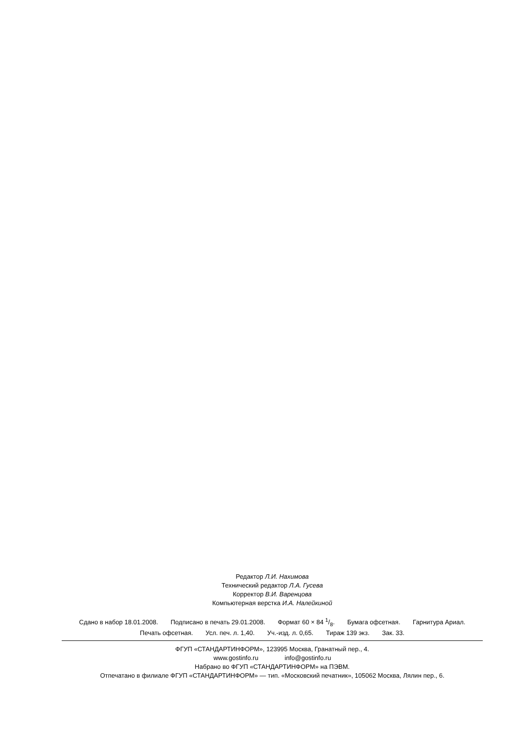Редактор Л.И. Нахимова
Технический редактор Л.А. Гусева
Корректор В.И. Варенцова
Компьютерная верстка И.А. Налейкиной
Сдано в набор 18.01.2008. Подписано в печать 29.01.2008. Формат 60 × 84 1/8. Бумага офсетная. Гарнитура Ариал.
Печать офсетная. Усл. печ. л. 1,40. Уч.-изд. л. 0,65. Тираж 139 экз. Зак. 33.
ФГУП «СТАНДАРТИНФОРМ», 123995 Москва, Гранатный пер., 4.
www.gostinfo.ru info@gostinfo.ru
Набрано во ФГУП «СТАНДАРТИНФОРМ» на ПЭВМ.
Отпечатано в филиале ФГУП «СТАНДАРТИНФОРМ» — тип. «Московский печатник», 105062 Москва, Лялин пер., 6.